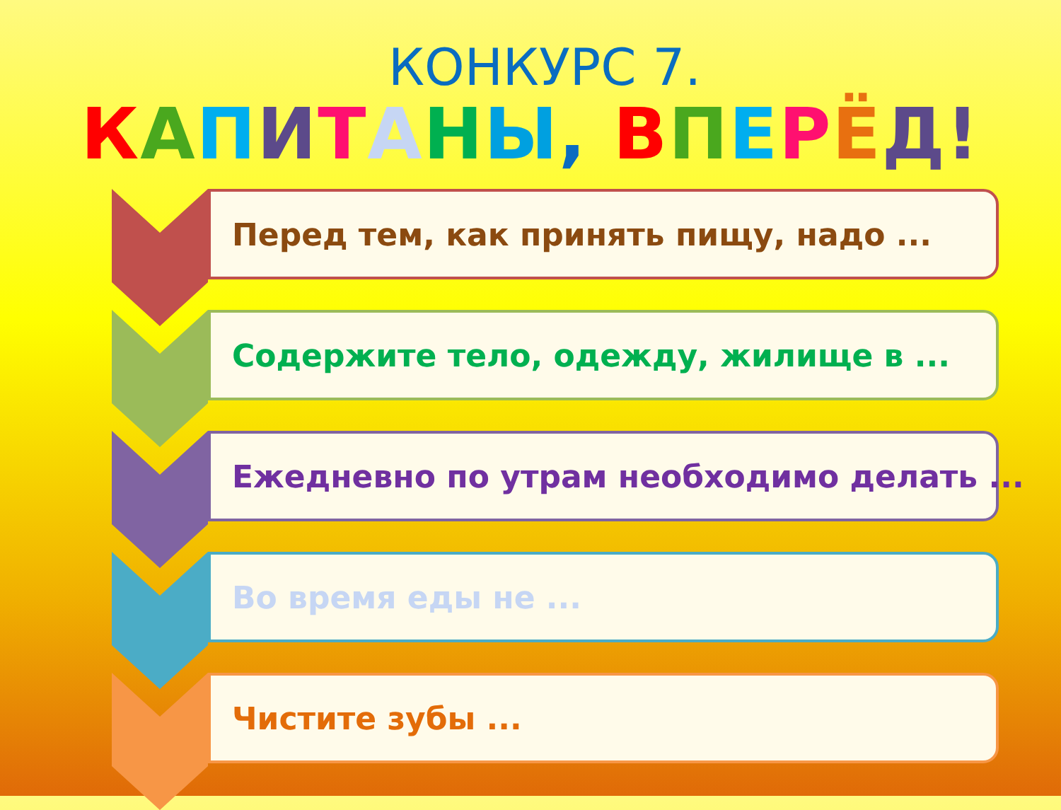КОНКУРС 7.
КАПИТАНЫ, ВПЕРЁД!
Перед тем, как принять пищу, надо ...
Содержите тело, одежду, жилище в ...
Ежедневно по утрам необходимо делать ...
Во время еды не ...
Чистите зубы ...